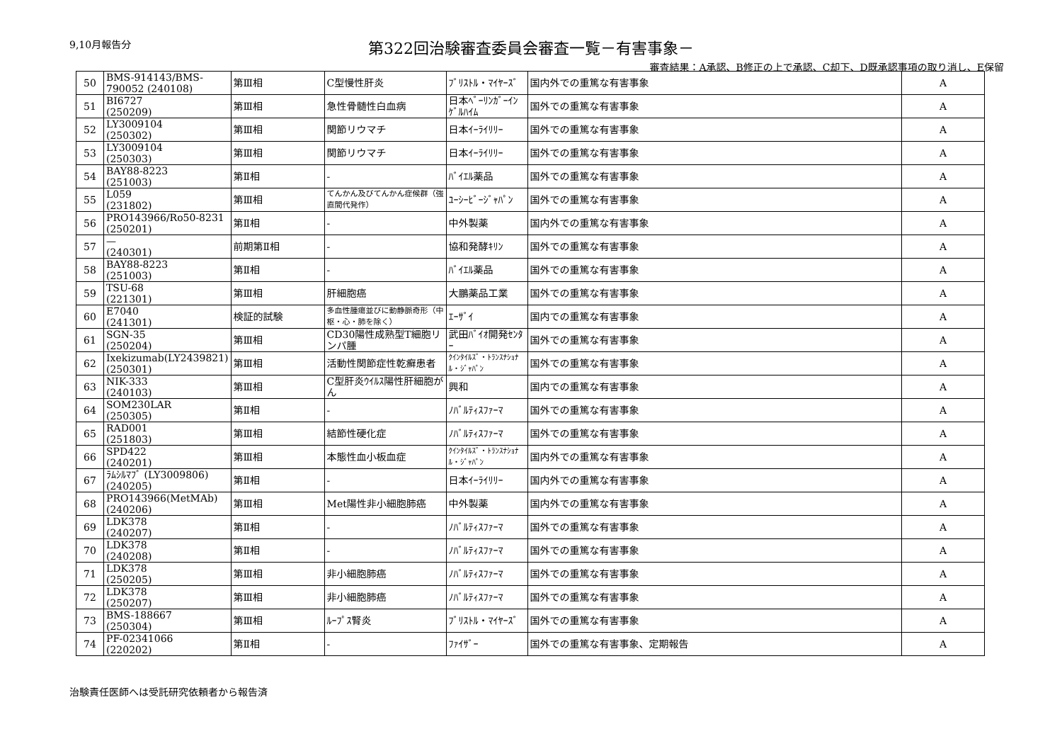9,10月報告分
第322回治験審査委員会審査一覧－有害事象－
審査結果：A承認、B修正の上で承認、C却下、D既承認事項の取り消し、E保留
| 50 | BMS-914143/BMS-790052 (240108) | 第Ⅲ相 | C型慢性肝炎 | ﾌﾞﾘｽﾄﾙ・ﾏｲﾔｰｽﾞ | 国内外での重篤な有害事象 | A |
| 51 | BI6727 (250209) | 第Ⅲ相 | 急性骨髄性白血病 | 日本ﾍﾞｰﾘﾝｶﾞｰｲﾝｹﾞﾙﾊｲﾑ | 国外での重篤な有害事象 | A |
| 52 | LY3009104 (250302) | 第Ⅲ相 | 関節リウマチ | 日本ｲｰﾗｲﾘﾘｰ | 国外での重篤な有害事象 | A |
| 53 | LY3009104 (250303) | 第Ⅲ相 | 関節リウマチ | 日本ｲｰﾗｲﾘﾘｰ | 国外での重篤な有害事象 | A |
| 54 | BAY88-8223 (251003) | 第Ⅱ相 | - | ﾊﾞｲｴﾙ薬品 | 国外での重篤な有害事象 | A |
| 55 | L059 (231802) | 第Ⅲ相 | てんかん及びてんかん症候群（強直間代発作） | ﾕｰｼｰﾋﾞｰｼﾞｬﾊﾟﾝ | 国外での重篤な有害事象 | A |
| 56 | PRO143966/Ro50-8231 (250201) | 第Ⅱ相 | - | 中外製薬 | 国内外での重篤な有害事象 | A |
| 57 | — (240301) | 前期第Ⅱ相 | - | 協和発酵ｷﾘﾝ | 国外での重篤な有害事象 | A |
| 58 | BAY88-8223 (251003) | 第Ⅱ相 | - | ﾊﾞｲｴﾙ薬品 | 国外での重篤な有害事象 | A |
| 59 | TSU-68 (221301) | 第Ⅲ相 | 肝細胞癌 | 大鵬薬品工業 | 国外での重篤な有害事象 | A |
| 60 | E7040 (241301) | 検証的試験 | 多血性腫瘍並びに動静脈奇形（中枢・心・肺を除く） | ｴｰｻﾞｲ | 国内での重篤な有害事象 | A |
| 61 | SGN-35 (250204) | 第Ⅲ相 | CD30陽性成熟型T細胞リンパ腫 | 武田ﾊﾞｲｵ開発ｾﾝﾀｰ | 国外での重篤な有害事象 | A |
| 62 | Ixekizumab(LY2439821)(250301) | 第Ⅲ相 | 活動性関節症性乾癬患者 | ｸｲﾝﾀｲﾙｽﾞ・ﾄﾗﾝｽﾅｼｮﾅﾙ・ｼﾞｬﾊﾟﾝ | 国外での重篤な有害事象 | A |
| 63 | NIK-333 (240103) | 第Ⅲ相 | C型肝炎ｳｲﾙｽ陽性肝細胞がん | 興和 | 国内での重篤な有害事象 | A |
| 64 | SOM230LAR (250305) | 第Ⅱ相 | - | ﾉﾊﾞﾙﾃｨｽﾌｧｰﾏ | 国外での重篤な有害事象 | A |
| 65 | RAD001 (251803) | 第Ⅲ相 | 結節性硬化症 | ﾉﾊﾞﾙﾃｨｽﾌｧｰﾏ | 国外での重篤な有害事象 | A |
| 66 | SPD422 (240201) | 第Ⅲ相 | 本態性血小板血症 | ｸｲﾝﾀｲﾙｽﾞ・ﾄﾗﾝｽﾅｼｮﾅﾙ・ｼﾞｬﾊﾟﾝ | 国内外での重篤な有害事象 | A |
| 67 | ﾗﾑｼﾙﾏﾌﾞ (LY3009806) (240205) | 第Ⅱ相 | - | 日本ｲｰﾗｲﾘﾘｰ | 国内外での重篤な有害事象 | A |
| 68 | PRO143966(MetMAb) (240206) | 第Ⅲ相 | Met陽性非小細胞肺癌 | 中外製薬 | 国内外での重篤な有害事象 | A |
| 69 | LDK378 (240207) | 第Ⅱ相 | - | ﾉﾊﾞﾙﾃｨｽﾌｧｰﾏ | 国外での重篤な有害事象 | A |
| 70 | LDK378 (240208) | 第Ⅱ相 | - | ﾉﾊﾞﾙﾃｨｽﾌｧｰﾏ | 国外での重篤な有害事象 | A |
| 71 | LDK378 (250205) | 第Ⅲ相 | 非小細胞肺癌 | ﾉﾊﾞﾙﾃｨｽﾌｧｰﾏ | 国外での重篤な有害事象 | A |
| 72 | LDK378 (250207) | 第Ⅲ相 | 非小細胞肺癌 | ﾉﾊﾞﾙﾃｨｽﾌｧｰﾏ | 国外での重篤な有害事象 | A |
| 73 | BMS-188667 (250304) | 第Ⅲ相 | ﾙｰﾌﾟｽ腎炎 | ﾌﾞﾘｽﾄﾙ・ﾏｲﾔｰｽﾞ | 国外での重篤な有害事象 | A |
| 74 | PF-02341066 (220202) | 第Ⅱ相 | - | ﾌｧｲｻﾞｰ | 国外での重篤な有害事象、定期報告 | A |
治験責任医師へは受託研究依頼者から報告済